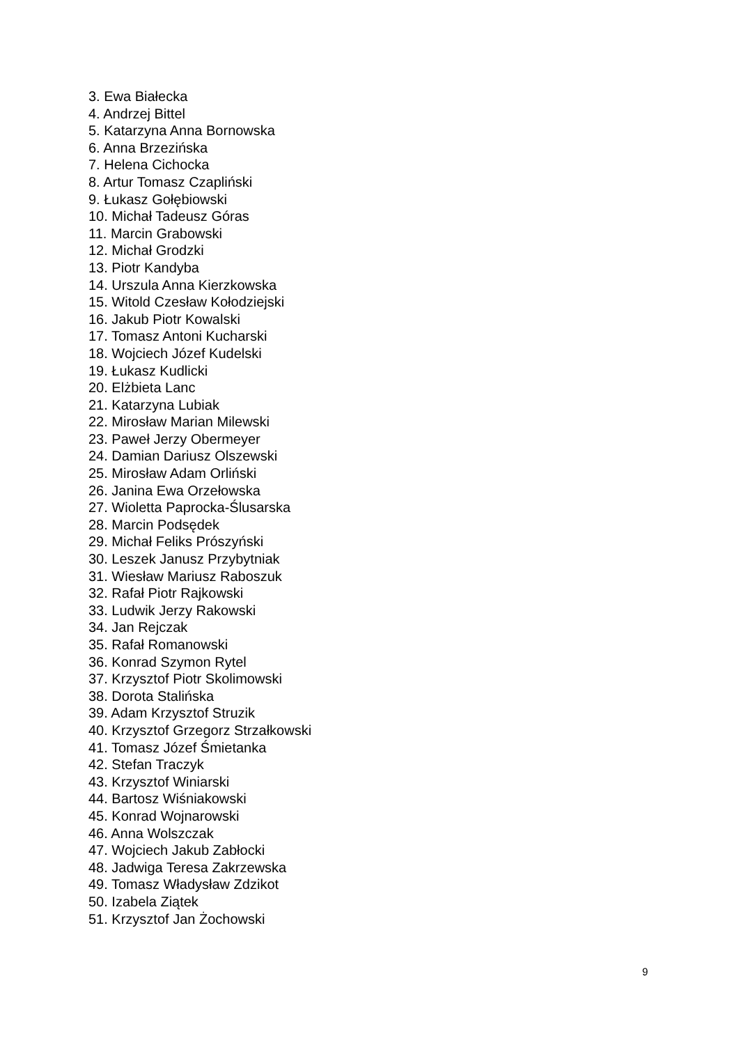3. Ewa Białecka
4. Andrzej Bittel
5. Katarzyna Anna Bornowska
6. Anna Brzezińska
7. Helena Cichocka
8. Artur Tomasz Czapliński
9. Łukasz Gołębiowski
10. Michał Tadeusz Góras
11. Marcin Grabowski
12. Michał Grodzki
13. Piotr Kandyba
14. Urszula Anna Kierzkowska
15. Witold Czesław Kołodziejski
16. Jakub Piotr Kowalski
17. Tomasz Antoni Kucharski
18. Wojciech Józef Kudelski
19. Łukasz Kudlicki
20. Elżbieta Lanc
21. Katarzyna Lubiak
22. Mirosław Marian Milewski
23. Paweł Jerzy Obermeyer
24. Damian Dariusz Olszewski
25. Mirosław Adam Orliński
26. Janina Ewa Orzełowska
27. Wioletta Paprocka-Ślusarska
28. Marcin Podsędek
29. Michał Feliks Prószyński
30. Leszek Janusz Przybytniak
31. Wiesław Mariusz Raboszuk
32. Rafał Piotr Rajkowski
33. Ludwik Jerzy Rakowski
34. Jan Rejczak
35. Rafał Romanowski
36. Konrad Szymon Rytel
37. Krzysztof Piotr Skolimowski
38. Dorota Stalińska
39. Adam Krzysztof Struzik
40. Krzysztof Grzegorz Strzałkowski
41. Tomasz Józef Śmietanka
42. Stefan Traczyk
43. Krzysztof Winiarski
44. Bartosz Wiśniakowski
45. Konrad Wojnarowski
46. Anna Wolszczak
47. Wojciech Jakub Zabłocki
48. Jadwiga Teresa Zakrzewska
49. Tomasz Władysław Zdzikot
50. Izabela Ziątek
51. Krzysztof Jan Żochowski
9